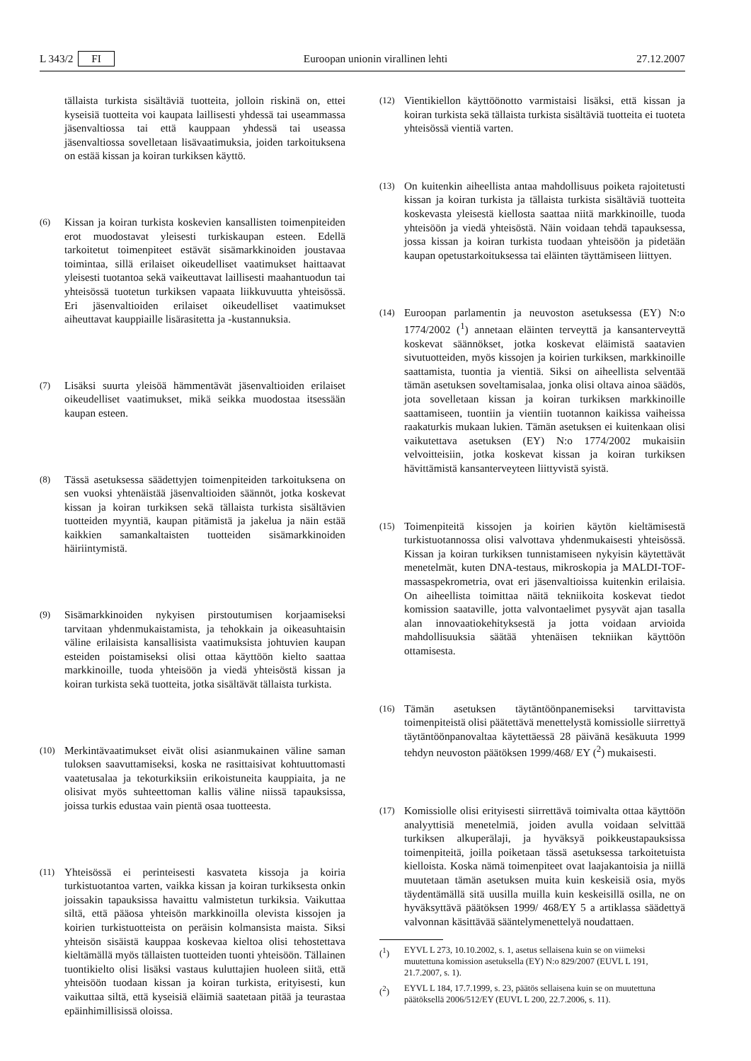L 343/2 FI Euroopan unionin virallinen lehti 27.12.2007
tällaista turkista sisältäviä tuotteita, jolloin riskinä on, ettei kyseisiä tuotteita voi kaupata laillisesti yhdessä tai useammassa jäsenvaltiossa tai että kauppaan yhdessä tai useassa jäsenvaltiossa sovelletaan lisävaatimuksia, joiden tarkoituksena on estää kissan ja koiran turkiksen käyttö.
(6)
Kissan ja koiran turkista koskevien kansallisten toimenpiteiden erot muodostavat yleisesti turkiskaupan esteen. Edellä tarkoitetut toimenpiteet estävät sisämarkkinoiden joustavaa toimintaa, sillä erilaiset oikeudelliset vaatimukset haittaavat yleisesti tuotantoa sekä vaikeuttavat laillisesti maahantuodun tai yhteisössä tuotetun turkiksen vapaata liikkuvuutta yhteisössä. Eri jäsenvaltioiden erilaiset oikeudelliset vaatimukset aiheuttavat kauppiaille lisärasitetta ja -kustannuksia.
(7)
Lisäksi suurta yleisöä hämmentävät jäsenvaltioiden erilaiset oikeudelliset vaatimukset, mikä seikka muodostaa itsessään kaupan esteen.
(8)
Tässä asetuksessa säädettyjen toimenpiteiden tarkoituksena on sen vuoksi yhtenäistää jäsenvaltioiden säännöt, jotka koskevat kissan ja koiran turkiksen sekä tällaista turkista sisältävien tuotteiden myyntiä, kaupan pitämistä ja jakelua ja näin estää kaikkien samankaltaisten tuotteiden sisämarkkinoiden häiriintymistä.
(9)
Sisämarkkinoiden nykyisen pirstoutumisen korjaamiseksi tarvitaan yhdenmukaistamista, ja tehokkain ja oikeasuhtaisin väline erilaisista kansallisista vaatimuksista johtuvien kaupan esteiden poistamiseksi olisi ottaa käyttöön kielto saattaa markkinoille, tuoda yhteisöön ja viedä yhteisöstä kissan ja koiran turkista sekä tuotteita, jotka sisältävät tällaista turkista.
(10)
Merkintävaatimukset eivät olisi asianmukainen väline saman tuloksen saavuttamiseksi, koska ne rasittaisivat kohtuuttomasti vaatetusalaa ja tekoturkiksiin erikoistuneita kauppiaita, ja ne olisivat myös suhteettoman kallis väline niissä tapauksissa, joissa turkis edustaa vain pientä osaa tuotteesta.
(11)
Yhteisössä ei perinteisesti kasvateta kissoja ja koiria turkistuotantoa varten, vaikka kissan ja koiran turkiksesta onkin joissakin tapauksissa havaittu valmistetun turkiksia. Vaikuttaa siltä, että pääosa yhteisön markkinoilla olevista kissojen ja koirien turkistuotteista on peräisin kolmansista maista. Siksi yhteisön sisäistä kauppaa koskevaa kieltoa olisi tehostettava kieltämällä myös tällaisten tuotteiden tuonti yhteisöön. Tällainen tuontikielto olisi lisäksi vastaus kuluttajien huoleen siitä, että yhteisöön tuodaan kissan ja koiran turkista, erityisesti, kun vaikuttaa siltä, että kyseisiä eläimiä saatetaan pitää ja teurastaa epäinhimillisissä oloissa.
(12)
Vientikiellon käyttöönotto varmistaisi lisäksi, että kissan ja koiran turkista sekä tällaista turkista sisältäviä tuotteita ei tuoteta yhteisössä vientiä varten.
(13)
On kuitenkin aiheellista antaa mahdollisuus poiketa rajoitetusti kissan ja koiran turkista ja tällaista turkista sisältäviä tuotteita koskevasta yleisestä kiellosta saattaa niitä markkinoille, tuoda yhteisöön ja viedä yhteisöstä. Näin voidaan tehdä tapauksessa, jossa kissan ja koiran turkista tuodaan yhteisöön ja pidetään kaupan opetustarkoituksessa tai eläinten täyttämiseen liittyen.
(14)
Euroopan parlamentin ja neuvoston asetuksessa (EY) N:o 1774/2002 (<sup>1</sup>) annetaan eläinten terveyttä ja kansanterveyttä koskevat säännökset, jotka koskevat eläimistä saatavien sivutuotteiden, myös kissojen ja koirien turkiksen, markkinoille saattamista, tuontia ja vientiä. Siksi on aiheellista selventää tämän asetuksen soveltamisalaa, jonka olisi oltava ainoa säädös, jota sovelletaan kissan ja koiran turkiksen markkinoille saattamiseen, tuontiin ja vientiin tuotannon kaikissa vaiheissa raakaturkis mukaan lukien. Tämän asetuksen ei kuitenkaan olisi vaikutettava asetuksen (EY) N:o 1774/2002 mukaisiin velvoitteisiin, jotka koskevat kissan ja koiran turkiksen hävittämistä kansanterveyteen liittyvistä syistä.
(15)
Toimenpiteitä kissojen ja koirien käytön kieltämisestä turkistuotannossa olisi valvottava yhdenmukaisesti yhteisössä. Kissan ja koiran turkiksen tunnistamiseen nykyisin käytettävät menetelmät, kuten DNA-testaus, mikroskopia ja MALDI-TOF-massaspekrometria, ovat eri jäsenvaltioissa kuitenkin erilaisia. On aiheellista toimittaa näitä tekniikoita koskevat tiedot komission saataville, jotta valvontaelimet pysyvät ajan tasalla alan innovaatiokehityksestä ja jotta voidaan arvioida mahdollisuuksia säätää yhtenäisen tekniikan käyttöön ottamisesta.
(16)
Tämän asetuksen täytäntöönpanemiseksi tarvittavista toimenpiteistä olisi päätettävä menettelystä komissiolle siirrettyä täytäntöönpanovaltaa käytettäessä 28 päivänä kesäkuuta 1999 tehdyn neuvoston päätöksen 1999/468/ EY (<sup>2</sup>) mukaisesti.
(17)
Komissiolle olisi erityisesti siirrettävä toimivalta ottaa käyttöön analyyttisiä menetelmiä, joiden avulla voidaan selvittää turkiksen alkuperälaji, ja hyväksyä poikkeustapauksissa toimenpiteitä, joilla poiketaan tässä asetuksessa tarkoitetuista kielloista. Koska nämä toimenpiteet ovat laajakantoisia ja niillä muutetaan tämän asetuksen muita kuin keskeisiä osia, myös täydentämällä sitä uusilla muilla kuin keskeisillä osilla, ne on hyväksyttävä päätöksen 1999/ 468/EY 5 a artiklassa säädettyä valvonnan käsittävää sääntelymenettelyä noudattaen.
(<sup>1</sup>) EYVL L 273, 10.10.2002, s. 1, asetus sellaisena kuin se on viimeksi muutettuna komission asetuksella (EY) N:o 829/2007 (EUVL L 191, 21.7.2007, s. 1).
(<sup>2</sup>) EYVL L 184, 17.7.1999, s. 23, päätös sellaisena kuin se on muutettuna päätöksellä 2006/512/EY (EUVL L 200, 22.7.2006, s. 11).